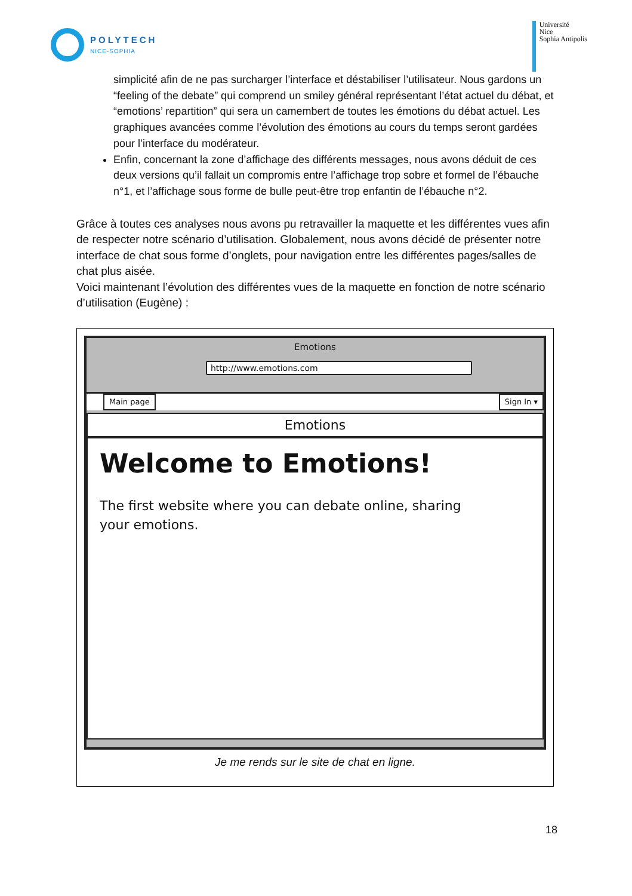POLYTECH
NICE-SOPHIA
Université
Nice
Sophia Antipolis
simplicité afin de ne pas surcharger l’interface et déstabiliser l’utilisateur. Nous gardons un “feeling of the debate” qui comprend un smiley général représentant l’état actuel du débat, et “emotions’ repartition” qui sera un camembert de toutes les émotions du débat actuel. Les graphiques avancées comme l’évolution des émotions au cours du temps seront gardées pour l’interface du modérateur.
Enfin, concernant la zone d’affichage des différents messages, nous avons déduit de ces deux versions qu’il fallait un compromis entre l’affichage trop sobre et formel de l’ébauche n°1, et l’affichage sous forme de bulle peut-être trop enfantin de l’ébauche n°2.
Grâce à toutes ces analyses nous avons pu retravailler la maquette et les différentes vues afin de respecter notre scénario d’utilisation. Globalement, nous avons décidé de présenter notre interface de chat sous forme d’onglets, pour navigation entre les différentes pages/salles de chat plus aisée.
Voici maintenant l’évolution des différentes vues de la maquette en fonction de notre scénario d’utilisation (Eugène) :
Emotions
http://www.emotions.com
Main page Sign In ▾
Emotions
Welcome to Emotions!
The first website where you can debate online, sharing your emotions.
Je me rends sur le site de chat en ligne.
18